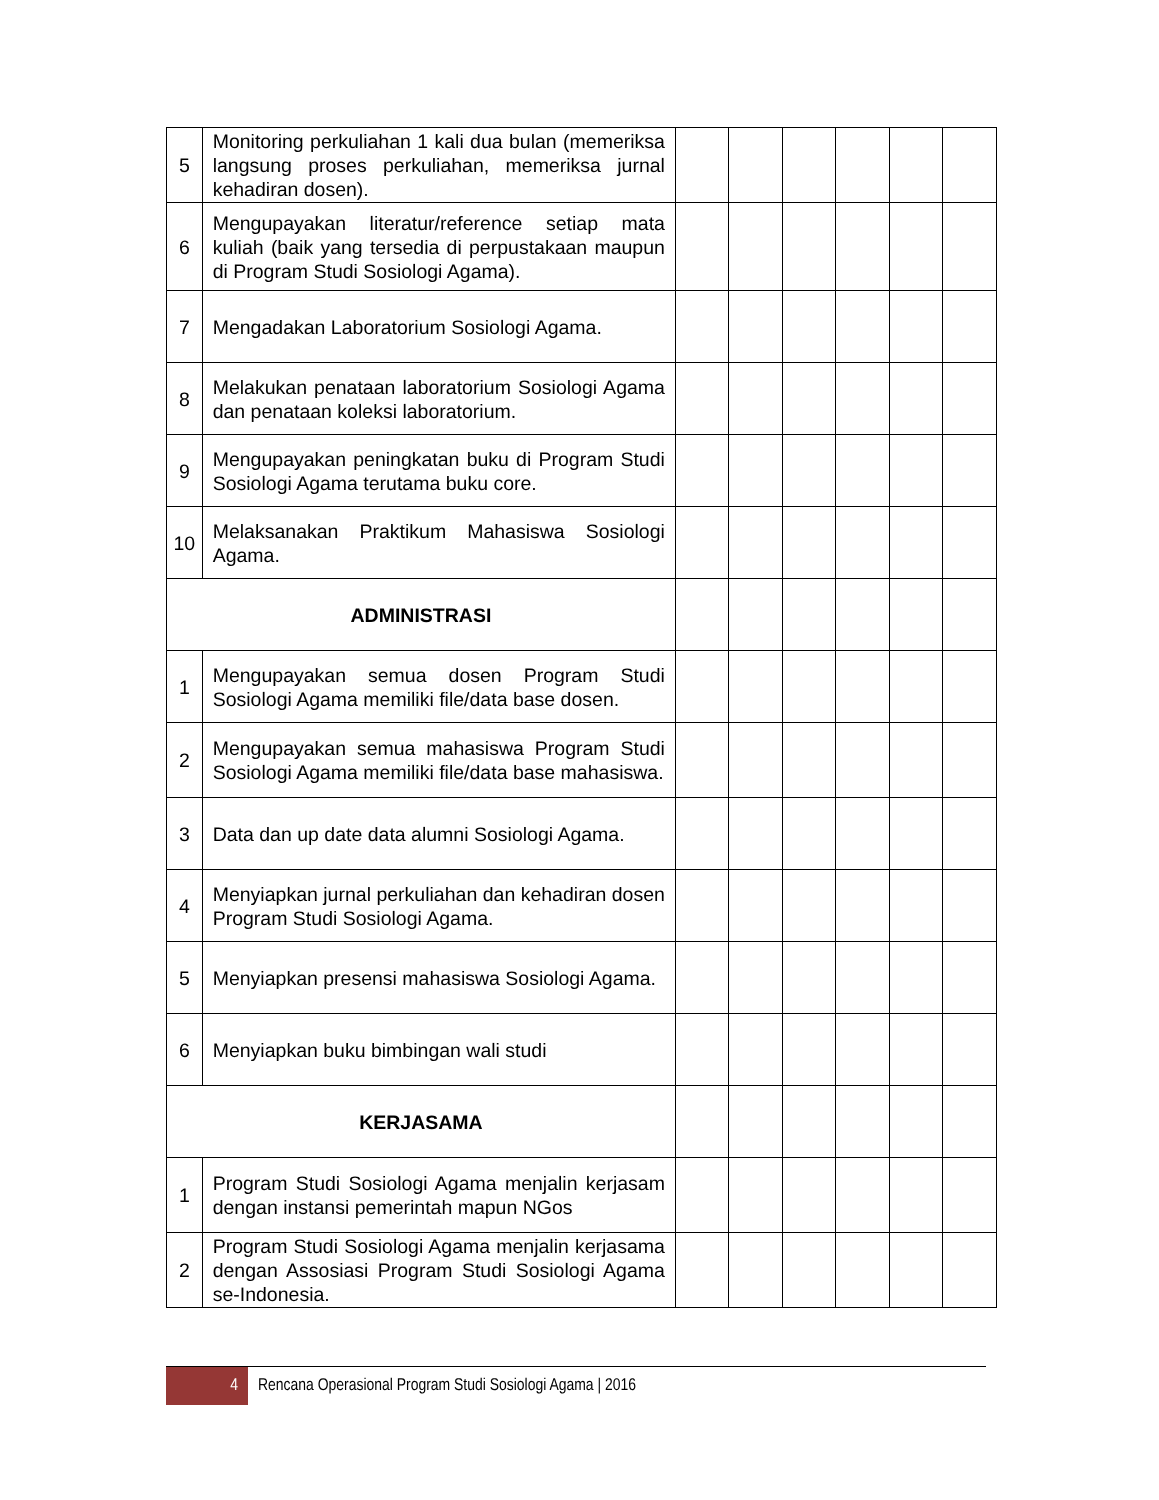| 5 | Monitoring perkuliahan 1 kali dua bulan (memeriksa langsung proses perkuliahan, memeriksa jurnal kehadiran dosen). | | | | | | |
| 6 | Mengupayakan literatur/reference setiap mata kuliah (baik yang tersedia di perpustakaan maupun di Program Studi Sosiologi Agama). | | | | | | |
| 7 | Mengadakan Laboratorium Sosiologi Agama. | | | | | | |
| 8 | Melakukan penataan laboratorium Sosiologi Agama dan penataan koleksi laboratorium. | | | | | | |
| 9 | Mengupayakan peningkatan buku di Program Studi Sosiologi Agama terutama buku core. | | | | | | |
| 10 | Melaksanakan Praktikum Mahasiswa Sosiologi Agama. | | | | | | |
| ADMINISTRASI | | | | | | | |
| 1 | Mengupayakan semua dosen Program Studi Sosiologi Agama memiliki file/data base dosen. | | | | | | |
| 2 | Mengupayakan semua mahasiswa Program Studi Sosiologi Agama memiliki file/data base mahasiswa. | | | | | | |
| 3 | Data dan up date data alumni Sosiologi Agama. | | | | | | |
| 4 | Menyiapkan jurnal perkuliahan dan kehadiran dosen Program Studi Sosiologi Agama. | | | | | | |
| 5 | Menyiapkan presensi mahasiswa Sosiologi Agama. | | | | | | |
| 6 | Menyiapkan buku bimbingan wali studi | | | | | | |
| KERJASAMA | | | | | | | |
| 1 | Program Studi Sosiologi Agama menjalin kerjasam dengan instansi pemerintah mapun NGos | | | | | | |
| 2 | Program Studi Sosiologi Agama menjalin kerjasama dengan Assosiasi Program Studi Sosiologi Agama se-Indonesia. | | | | | | |
4
Rencana Operasional Program Studi Sosiologi Agama | 2016